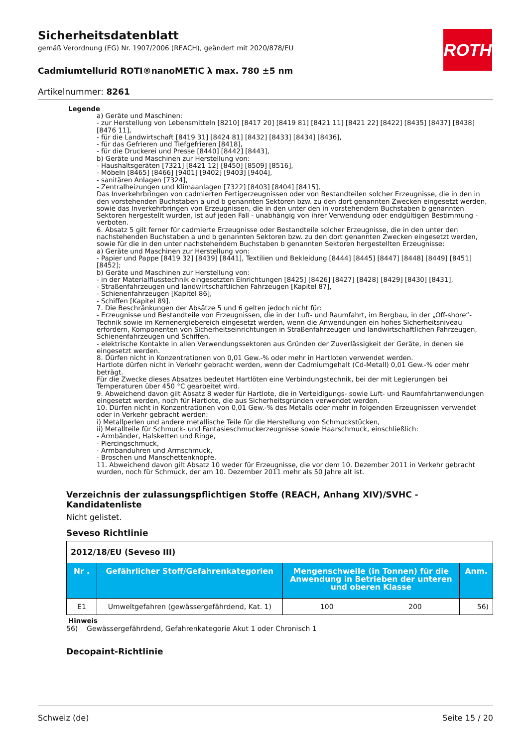Sicherheitsdatenblatt
gemäß Verordnung (EG) Nr. 1907/2006 (REACH), geändert mit 2020/878/EU
ROTH
Cadmiumtellurid ROTI®nanoMETIC λ max. 780 ±5 nm
Artikelnummer: 8261
Legende
a) Geräte und Maschinen:
- zur Herstellung von Lebensmitteln [8210] [8417 20] [8419 81] [8421 11] [8421 22] [8422] [8435] [8437] [8438] [8476 11],
- für die Landwirtschaft [8419 31] [8424 81] [8432] [8433] [8434] [8436],
- für das Gefrieren und Tiefgefrieren [8418],
- für die Druckerei und Presse [8440] [8442] [8443],
b) Geräte und Maschinen zur Herstellung von:
- Haushaltsgeräten [7321] [8421 12] [8450] [8509] [8516],
- Möbeln [8465] [8466] [9401] [9402] [9403] [9404],
- sanitären Anlagen [7324],
- Zentralheizungen und Klimaanlagen [7322] [8403] [8404] [8415],
Das Inverkehrbringen von cadmierten Fertigerzeugnissen oder von Bestandteilen solcher Erzeugnisse, die in den in den vorstehenden Buchstaben a und b genannten Sektoren bzw. zu den dort genannten Zwecken eingesetzt werden, sowie das Inverkehrbringen von Erzeugnissen, die in den unter den in vorstehendem Buchstaben b genannten Sektoren hergestellt wurden, ist auf jeden Fall - unabhängig von ihrer Verwendung oder endgültigen Bestimmung - verboten.
6. Absatz 5 gilt ferner für cadmierte Erzeugnisse oder Bestandteile solcher Erzeugnisse, die in den unter den nachstehenden Buchstaben a und b genannten Sektoren bzw. zu den dort genannten Zwecken eingesetzt werden, sowie für die in den unter nachstehendem Buchstaben b genannten Sektoren hergestellten Erzeugnisse:
a) Geräte und Maschinen zur Herstellung von:
- Papier und Pappe [8419 32] [8439] [8441], Textilien und Bekleidung [8444] [8445] [8447] [8448] [8449] [8451] [8452];
b) Geräte und Maschinen zur Herstellung von:
- in der Materialflusstechnik eingesetzten Einrichtungen [8425] [8426] [8427] [8428] [8429] [8430] [8431],
- Straßenfahrzeugen und landwirtschaftlichen Fahrzeugen [Kapitel 87],
- Schienenfahrzeugen [Kapitel 86],
- Schiffen [Kapitel 89].
7. Die Beschränkungen der Absätze 5 und 6 gelten jedoch nicht für:
- Erzeugnisse und Bestandteile von Erzeugnissen, die in der Luft- und Raumfahrt, im Bergbau, in der „Off-shore“-Technik sowie im Kernenergiebereich eingesetzt werden, wenn die Anwendungen ein hohes Sicherheitsniveau erfordern, Komponenten von Sicherheitseinrichtungen in Straßenfahrzeugen und landwirtschaftlichen Fahrzeugen, Schienenfahrzeugen und Schiffen,
- elektrische Kontakte in allen Verwendungssektoren aus Gründen der Zuverlässigkeit der Geräte, in denen sie eingesetzt werden.
8. Dürfen nicht in Konzentrationen von 0,01 Gew.-% oder mehr in Hartloten verwendet werden.
Hartlote dürfen nicht in Verkehr gebracht werden, wenn der Cadmiumgehalt (Cd-Metall) 0,01 Gew.-% oder mehr beträgt.
Für die Zwecke dieses Absatzes bedeutet Hartlöten eine Verbindungstechnik, bei der mit Legierungen bei Temperaturen über 450 °C gearbeitet wird.
9. Abweichend davon gilt Absatz 8 weder für Hartlote, die in Verteidigungs- sowie Luft- und Raumfahrtanwendungen eingesetzt werden, noch für Hartlote, die aus Sicherheitsgründen verwendet werden.
10. Dürfen nicht in Konzentrationen von 0,01 Gew.-% des Metalls oder mehr in folgenden Erzeugnissen verwendet oder in Verkehr gebracht werden:
i) Metallperlen und andere metallische Teile für die Herstellung von Schmuckstücken,
ii) Metallteile für Schmuck- und Fantasieschmuckerzeugnisse sowie Haarschmuck, einschließlich:
- Armbänder, Halsketten und Ringe,
- Piercingschmuck,
- Armbanduhren und Armschmuck,
- Broschen und Manschettenknöpfe.
11. Abweichend davon gilt Absatz 10 weder für Erzeugnisse, die vor dem 10. Dezember 2011 in Verkehr gebracht wurden, noch für Schmuck, der am 10. Dezember 2011 mehr als 50 Jahre alt ist.
Verzeichnis der zulassungspflichtigen Stoffe (REACH, Anhang XIV)/SVHC - Kandidatenliste
Nicht gelistet.
Seveso Richtlinie
| 2012/18/EU (Seveso III) | | | | |
| Nr . | Gefährlicher Stoff/Gefahrenkategorien | Mengenschwelle (in Tonnen) für die Anwendung in Betrieben der unteren und oberen Klasse | | Anm. |
| E1 | Umweltgefahren (gewässergefährdend, Kat. 1) | 100 | 200 | 56) |
Hinweis
56) Gewässergefährdend, Gefahrenkategorie Akut 1 oder Chronisch 1
Decopaint-Richtlinie
Schweiz (de) Seite 15 / 20